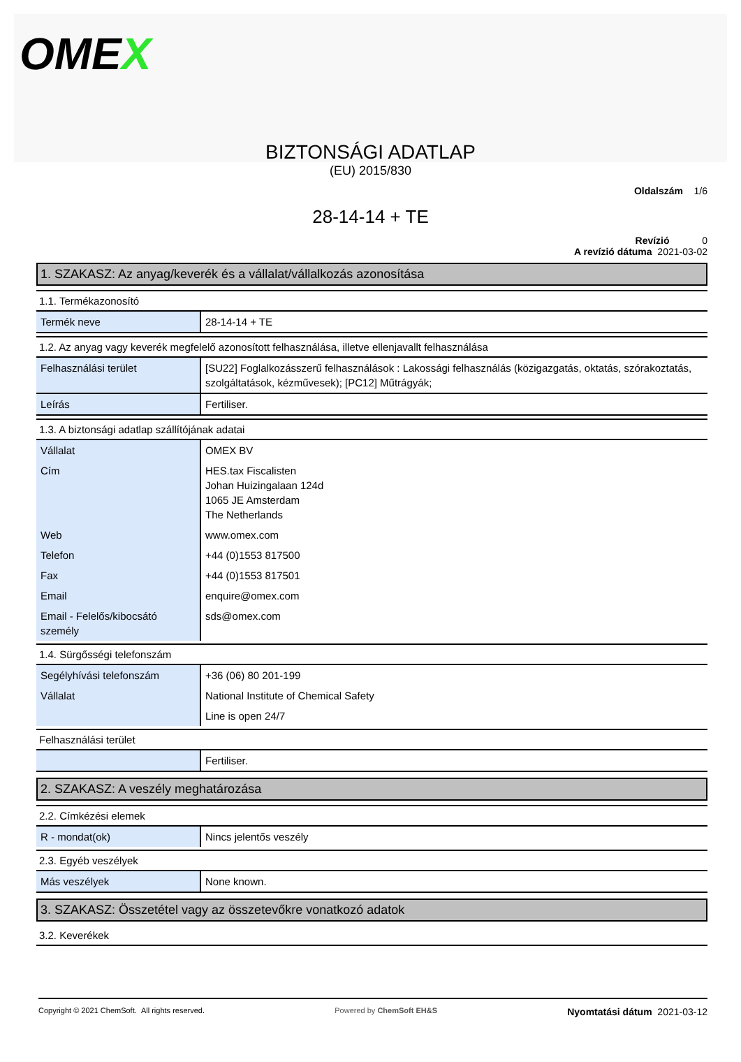OMEX
BIZTONSÁGI ADATLAP
(EU) 2015/830
Oldalszám 1/6
28-14-14 + TE
Revízió 0
A revízió dátuma 2021-03-02
1. SZAKASZ: Az anyag/keverék és a vállalat/vállalkozás azonosítása
1.1. Termékazonosító
| Termék neve | 28-14-14 + TE |
1.2. Az anyag vagy keverék megfelelő azonosított felhasználása, illetve ellenjavallt felhasználása
| Felhasználási terület | [SU22] Foglalkozásszerű felhasználások : Lakossági felhasználás (közigazgatás, oktatás, szórakoztatás, szolgáltatások, kézművesek); [PC12] Műtrágyák; |
| Leírás | Fertiliser. |
1.3. A biztonsági adatlap szállítójának adatai
| Vállalat | OMEX BV |
| Cím | HES.tax Fiscalisten Johan Huizingalaan 124d 1065 JE Amsterdam The Netherlands |
| Web | www.omex.com |
| Telefon | +44 (0)1553 817500 |
| Fax | +44 (0)1553 817501 |
| Email | enquire@omex.com |
| Email - Felelős/kibocsátó személy | sds@omex.com |
1.4. Sürgősségi telefonszám
| Segélyhívási telefonszám | +36 (06) 80 201-199 |
| Vállalat | National Institute of Chemical Safety |
| | Line is open 24/7 |
Felhasználási terület
| | Fertiliser. |
2. SZAKASZ: A veszély meghatározása
2.2. Címkézési elemek
| R - mondat(ok) | Nincs jelentős veszély |
2.3. Egyéb veszélyek
| Más veszélyek | None known. |
3. SZAKASZ: Összetétel vagy az összetevőkre vonatkozó adatok
3.2. Keverékek
Copyright © 2021 ChemSoft. All rights reserved.
Powered by ChemSoft EH&S
Nyomtatási dátum 2021-03-12